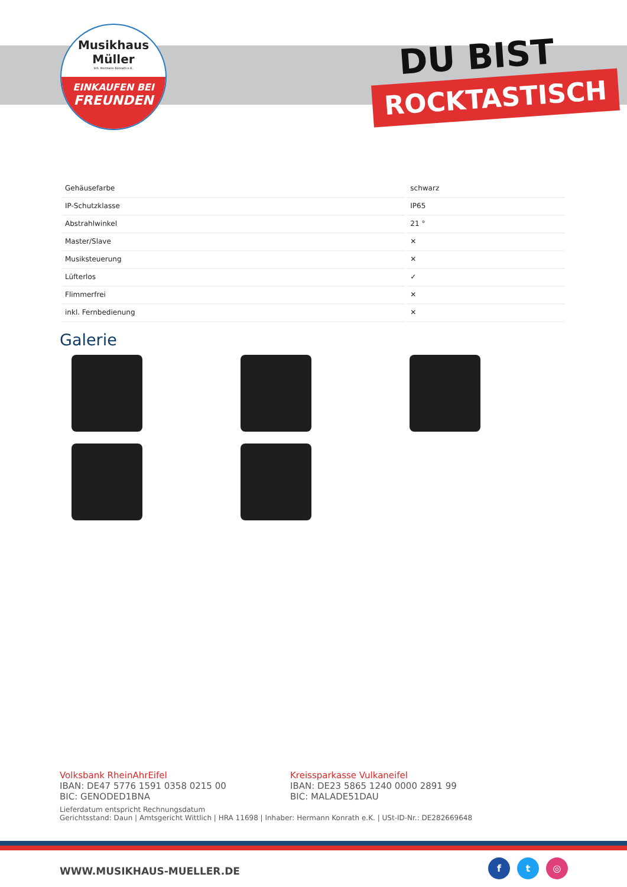Musikhaus
Müller
Inh. Hermann Konrath e.K.
EINKAUFEN BEI
FREUNDEN
DU BIST
ROCKTASTISCH
| Gehäusefarbe | schwarz |
| IP-Schutzklasse | IP65 |
| Abstrahlwinkel | 21 ° |
| Master/Slave | ✕ |
| Musiksteuerung | ✕ |
| Lüfterlos | ✓ |
| Flimmerfrei | ✕ |
| inkl. Fernbedienung | ✕ |
Galerie
Volksbank RheinAhrEifel
IBAN: DE47 5776 1591 0358 0215 00
BIC: GENODED1BNA
Kreissparkasse Vulkaneifel
IBAN: DE23 5865 1240 0000 2891 99
BIC: MALADE51DAU
Lieferdatum entspricht Rechnungsdatum
Gerichtsstand: Daun | Amtsgericht Wittlich | HRA 11698 | Inhaber: Hermann Konrath e.K. | USt-ID-Nr.: DE282669648
WWW.MUSIKHAUS-MUELLER.DE
f t ◎